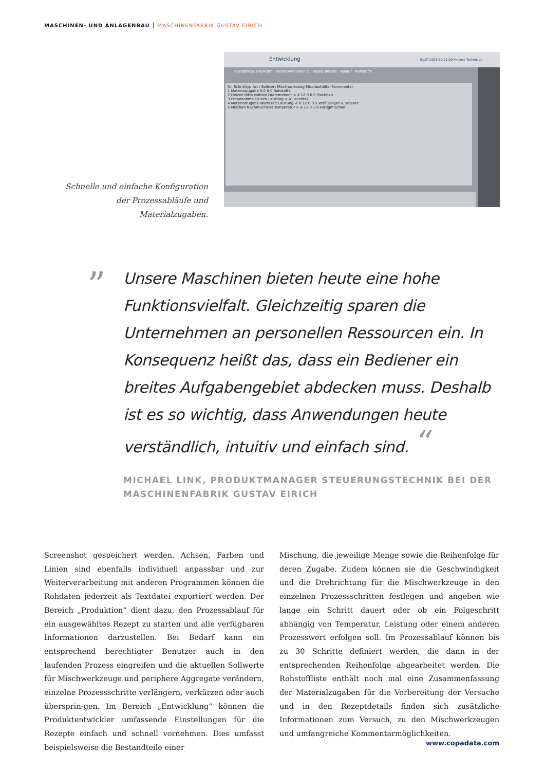MASCHINEN- UND ANLAGENBAU MASCHINENFABRIK GUSTAV EIRICH
Entwicklung 01.07.2015 10:21:00 Process Technician
Rezeptliste 14GH087 · Rezeptversionen 2 · Rezeptdetails · Ablauf · Rohstoffe
Nr. Schritttyp Art / Sollwert Mischwerkzeug Mischbehälter Kommentar
1 Materialzugabe 0.0 0.0 Rohstoffe
2 Heizen Bitte wählen Drehmoment < X 12.0 0.5 Trocknen
3 Probenahme Heizen Leistung > X Feuchte?
4 Materialzugabe Wartezeit Leistung < X 12.0 0.5 Verflüssiger u. Wasser
5 Mischen Nachmischzeit Temperatur > X 12.0 1.0 Fertigmischen
Schnelle und einfache Konfiguration der Prozessabläufe und Materialzugaben.
”
Unsere Maschinen bieten heute eine hohe Funktionsvielfalt. Gleichzeitig sparen die Unternehmen an personellen Ressourcen ein. In Konsequenz heißt das, dass ein Bediener ein breites Aufgabengebiet abdecken muss. Deshalb ist es so wichtig, dass Anwendungen heute verständlich, intuitiv und einfach sind. “
MICHAEL LINK, PRODUKTMANAGER STEUERUNGSTECHNIK BEI DER MASCHINENFABRIK GUSTAV EIRICH
Screenshot gespeichert werden. Achsen, Farben und Linien sind ebenfalls individuell anpassbar und zur Weiterverarbeitung mit anderen Programmen können die Rohdaten jederzeit als Textdatei exportiert werden. Der Bereich „Produktion“ dient dazu, den Prozessablauf für ein ausgewähltes Rezept zu starten und alle verfügbaren Informationen darzustellen. Bei Bedarf kann ein entsprechend berechtigter Benutzer auch in den laufenden Prozess eingreifen und die aktuellen Sollwerte für Mischwerkzeuge und periphere Aggregate verändern, einzelne Prozessschritte verlängern, verkürzen oder auch übersprin-gen. Im Bereich „Entwicklung“ können die Produktentwickler umfassende Einstellungen für die Rezepte einfach und schnell vornehmen. Dies umfasst beispielsweise die Bestandteile einer
Mischung, die jeweilige Menge sowie die Reihenfolge für deren Zugabe. Zudem können sie die Geschwindigkeit und die Drehrichtung für die Mischwerkzeuge in den einzelnen Prozessschritten festlegen und angeben wie lange ein Schritt dauert oder ob ein Folgeschritt abhängig von Temperatur, Leistung oder einem anderen Prozesswert erfolgen soll. Im Prozessablauf können bis zu 30 Schritte definiert werden, die dann in der entsprechenden Reihenfolge abgearbeitet werden. Die Rohstoffliste enthält noch mal eine Zusammenfassung der Materialzugaben für die Vorbereitung der Versuche und in den Rezeptdetails finden sich zusätzliche Informationen zum Versuch, zu den Mischwerkzeugen und umfangreiche Kommentarmöglichkeiten.
www.copadata.com